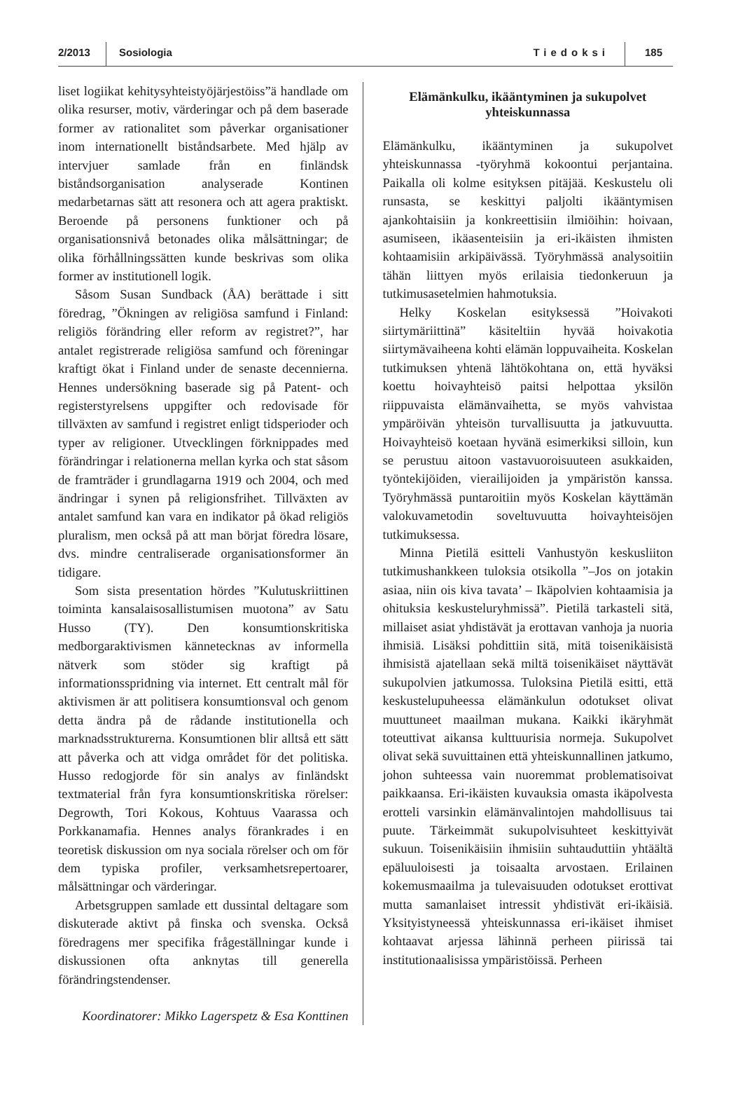2/2013 Sosiologia Tiedoksi 185
liset logiikat kehitysyhteistyöjärjestöiss”ä handlade om olika resurser, motiv, värderingar och på dem baserade former av rationalitet som påverkar organisationer inom internationellt biståndsarbete. Med hjälp av intervjuer samlade från en finländsk biståndsorganisation analyserade Kontinen medarbetarnas sätt att resonera och att agera praktiskt. Beroende på personens funktioner och på organisationsnivå betonades olika målsättningar; de olika förhållningssätten kunde beskrivas som olika former av institutionell logik.
Såsom Susan Sundback (ÅA) berättade i sitt föredrag, ”Ökningen av religiösa samfund i Finland: religiös förändring eller reform av registret?”, har antalet registrerade religiösa samfund och föreningar kraftigt ökat i Finland under de senaste decennierna. Hennes undersökning baserade sig på Patent- och registerstyrelsens uppgifter och redovisade för tillväxten av samfund i registret enligt tidsperioder och typer av religioner. Utvecklingen förknippades med förändringar i relationerna mellan kyrka och stat såsom de framträder i grundlagarna 1919 och 2004, och med ändringar i synen på religionsfrihet. Tillväxten av antalet samfund kan vara en indikator på ökad religiös pluralism, men också på att man börjat föredra lösare, dvs. mindre centraliserade organisationsformer än tidigare.
Som sista presentation hördes ”Kulutuskriittinen toiminta kansalaisosallistumisen muotona” av Satu Husso (TY). Den konsumtionskritiska medborgaraktivismen kännetecknas av informella nätverk som stöder sig kraftigt på informationsspridning via internet. Ett centralt mål för aktivismen är att politisera konsumtionsval och genom detta ändra på de rådande institutionella och marknadsstrukturerna. Konsumtionen blir alltså ett sätt att påverka och att vidga området för det politiska. Husso redogjorde för sin analys av finländskt textmaterial från fyra konsumtionskritiska rörelser: Degrowth, Tori Kokous, Kohtuus Vaarassa och Porkkanamafia. Hennes analys förankrades i en teoretisk diskussion om nya sociala rörelser och om för dem typiska profiler, verksamhetsrepertoarer, målsättningar och värderingar.
Arbetsgruppen samlade ett dussintal deltagare som diskuterade aktivt på finska och svenska. Också föredragens mer specifika frågeställningar kunde i diskussionen ofta anknytas till generella förändringstendenser.
Koordinatorer: Mikko Lagerspetz & Esa Konttinen
Elämänkulku, ikääntyminen ja sukupolvet yhteiskunnassa
Elämänkulku, ikääntyminen ja sukupolvet yhteiskunnassa -työryhmä kokoontui perjantaina. Paikalla oli kolme esityksen pitäjää. Keskustelu oli runsasta, se keskittyi paljolti ikääntymisen ajankohtaisiin ja konkreettisiin ilmiöihin: hoivaan, asumiseen, ikäasenteisiin ja eri-ikäisten ihmisten kohtaamisiin arkipäivässä. Työryhmässä analysoitiin tähän liittyen myös erilaisia tiedonkeruun ja tutkimusasetelmien hahmotuksia.
Helky Koskelan esityksessä ”Hoivakoti siirtymäriittinä” käsiteltiin hyvää hoivakotia siirtymävaiheena kohti elämän loppuvaiheita. Koskelan tutkimuksen yhtenä lähtökohtana on, että hyväksi koettu hoivayhteisö paitsi helpottaa yksilön riippuvaista elämänvaihetta, se myös vahvistaa ympäröivän yhteisön turvallisuutta ja jatkuvuutta. Hoivayhteisö koetaan hyvänä esimerkiksi silloin, kun se perustuu aitoon vastavuoroisuuteen asukkaiden, työntekijöiden, vierailijoiden ja ympäristön kanssa. Työryhmässä puntaroitiin myös Koskelan käyttämän valokuvametodin soveltuvuutta hoivayhteisöjen tutkimuksessa.
Minna Pietilä esitteli Vanhustyön keskusliiton tutkimushankkeen tuloksia otsikolla ”–Jos on jotakin asiaa, niin ois kiva tavata’ – Ikäpolvien kohtaamisia ja ohituksia keskusteluryhmissä”. Pietilä tarkasteli sitä, millaiset asiat yhdistävät ja erottavan vanhoja ja nuoria ihmisiä. Lisäksi pohdittiin sitä, mitä toisenikäisistä ihmisistä ajatellaan sekä miltä toisenikäiset näyttävät sukupolvien jatkumossa. Tuloksina Pietilä esitti, että keskustelupuheessa elämänkulun odotukset olivat muuttuneet maailman mukana. Kaikki ikäryhmät toteuttivat aikansa kulttuurisia normeja. Sukupolvet olivat sekä suvuittainen että yhteiskunnallinen jatkumo, johon suhteessa vain nuoremmat problematisoivat paikkaansa. Eri-ikäisten kuvauksia omasta ikäpolvesta erotteli varsinkin elämänvalintojen mahdollisuus tai puute. Tärkeimmät sukupolvisuhteet keskittyivät sukuun. Toisenikäisiin ihmisiin suhtauduttiin yhtäältä epäluuloisesti ja toisaalta arvostaen. Erilainen kokemusmaailma ja tulevaisuuden odotukset erottivat mutta samanlaiset intressit yhdistivät eri-ikäisiä. Yksityistyneessä yhteiskunnassa eri-ikäiset ihmiset kohtaavat arjessa lähinnä perheen piirissä tai institutionaalisissa ympäristöissä. Perheen